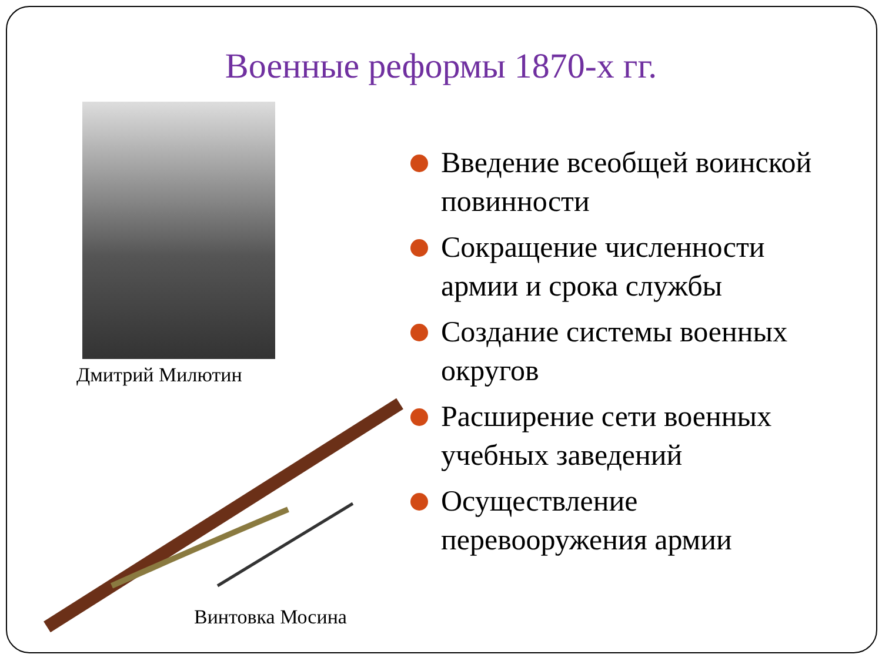Военные реформы 1870-х гг.
Дмитрий Милютин
Винтовка Мосина
Введение всеобщей воинской повинности
Сокращение численности армии и срока службы
Создание системы военных округов
Расширение сети военных учебных заведений
Осуществление перевооружения армии